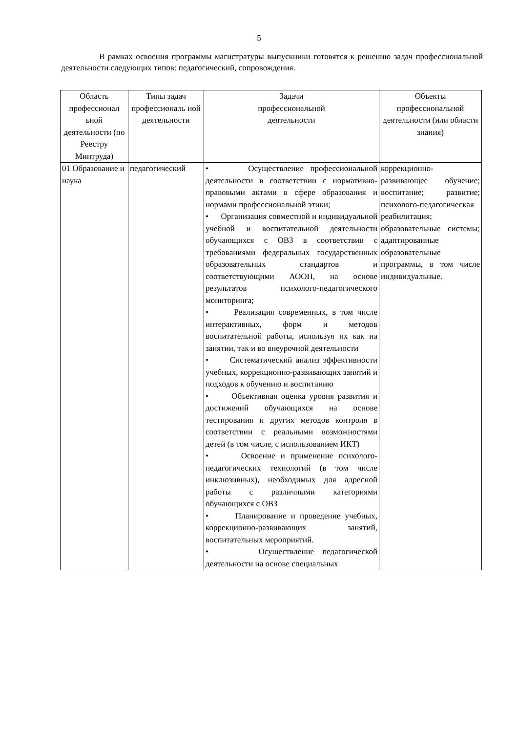5
В рамках освоения программы магистратуры выпускники готовятся к решению задач профессиональной деятельности следующих типов: педагогический, сопровождения.
| Область профессионал ьной деятельности (по Реестру Минтруда) | Типы задач профессиональ ной деятельности | Задачи профессиональной деятельности | Объекты профессиональной деятельности (или области знания) |
| --- | --- | --- | --- |
| 01 Образование и наука | педагогический | • Осуществление профессиональной деятельности в соответствии с нормативно-правовыми актами в сфере образования и нормами профессиональной этики; • Организация совместной и индивидуальной учебной и воспитательной деятельности обучающихся с ОВЗ в соответствии с требованиями федеральных государственных образовательных стандартов и соответствующими АООП, на основе результатов психолого-педагогического мониторинга; • Реализация современных, в том числе интерактивных, форм и методов воспитательной работы, используя их как на занятии, так и во внеурочной деятельности • Систематический анализ эффективности учебных, коррекционно-развивающих занятий и подходов к обучению и воспитанию • Объективная оценка уровня развития и достижений обучающихся на основе тестирования и других методов контроля в соответствии с реальными возможностями детей (в том числе, с использованием ИКТ) • Освоение и применение психолого-педагогических технологий (в том числе инклюзивных), необходимых для адресной работы с различными категориями обучающихся с ОВЗ • Планирование и проведение учебных, коррекционно-развивающих занятий, воспитательных мероприятий. • Осуществление педагогической деятельности на основе специальных | коррекционно-развивающее обучение; воспитание; развитие; психолого-педагогическая реабилитация; образовательные системы; адаптированные образовательные программы, в том числе индивидуальные. |